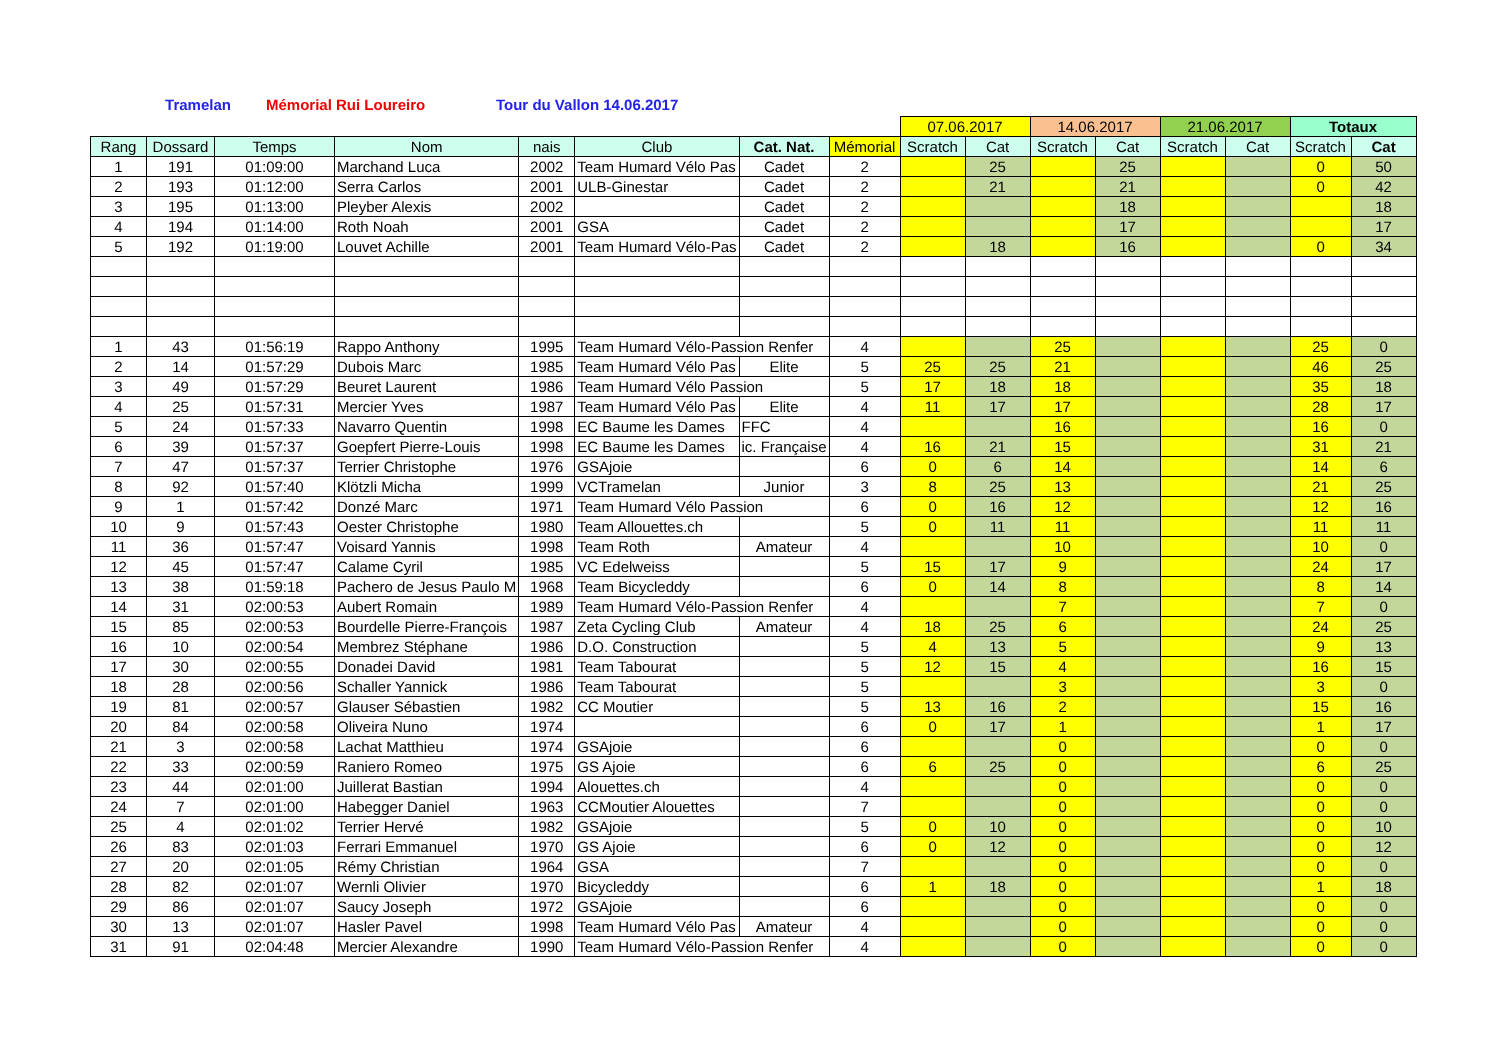Tramelan Mémorial Rui Loureiro Tour du Vallon 14.06.2017
| | | | | | | | | 07.06.2017 | | 14.06.2017 | | 21.06.2017 | | Totaux | |
| Rang | Dossard | Temps | Nom | nais | Club | Cat. Nat. | Mémorial | Scratch | Cat | Scratch | Cat | Scratch | Cat | Scratch | Cat |
| 1 | 191 | 01:09:00 | Marchand Luca | 2002 | Team Humard Vélo Pas | Cadet | 2 | | 25 | | 25 | | | 0 | 50 |
| 2 | 193 | 01:12:00 | Serra Carlos | 2001 | ULB-Ginestar | Cadet | 2 | | 21 | | 21 | | | 0 | 42 |
| 3 | 195 | 01:13:00 | Pleyber Alexis | 2002 | | Cadet | 2 | | | | 18 | | | | 18 |
| 4 | 194 | 01:14:00 | Roth Noah | 2001 | GSA | Cadet | 2 | | | | 17 | | | | 17 |
| 5 | 192 | 01:19:00 | Louvet Achille | 2001 | Team Humard Vélo-Pas | Cadet | 2 | | 18 | | 16 | | | 0 | 34 |
| 1 | 43 | 01:56:19 | Rappo Anthony | 1995 | Team Humard Vélo-Passion Renfer | | 4 | | | 25 | | | | 25 | 0 |
| 2 | 14 | 01:57:29 | Dubois Marc | 1985 | Team Humard Vélo Pas | Elite | 5 | 25 | 25 | 21 | | | | 46 | 25 |
| 3 | 49 | 01:57:29 | Beuret Laurent | 1986 | Team Humard Vélo Passion | | 5 | 17 | 18 | 18 | | | | 35 | 18 |
| 4 | 25 | 01:57:31 | Mercier Yves | 1987 | Team Humard Vélo Pas | Elite | 4 | 11 | 17 | 17 | | | | 28 | 17 |
| 5 | 24 | 01:57:33 | Navarro Quentin | 1998 | EC Baume les Dames | FFC | 4 | | | 16 | | | | 16 | 0 |
| 6 | 39 | 01:57:37 | Goepfert Pierre-Louis | 1998 | EC Baume les Dames | ic. Française | 4 | 16 | 21 | 15 | | | | 31 | 21 |
| 7 | 47 | 01:57:37 | Terrier Christophe | 1976 | GSAjoie | | 6 | 0 | 6 | 14 | | | | 14 | 6 |
| 8 | 92 | 01:57:40 | Klötzli Micha | 1999 | VCTramelan | Junior | 3 | 8 | 25 | 13 | | | | 21 | 25 |
| 9 | 1 | 01:57:42 | Donzé Marc | 1971 | Team Humard Vélo Passion | | 6 | 0 | 16 | 12 | | | | 12 | 16 |
| 10 | 9 | 01:57:43 | Oester Christophe | 1980 | Team Allouettes.ch | | 5 | 0 | 11 | 11 | | | | 11 | 11 |
| 11 | 36 | 01:57:47 | Voisard Yannis | 1998 | Team Roth | Amateur | 4 | | | 10 | | | | 10 | 0 |
| 12 | 45 | 01:57:47 | Calame Cyril | 1985 | VC Edelweiss | | 5 | 15 | 17 | 9 | | | | 24 | 17 |
| 13 | 38 | 01:59:18 | Pachero de Jesus Paulo M | 1968 | Team Bicycleddy | | 6 | 0 | 14 | 8 | | | | 8 | 14 |
| 14 | 31 | 02:00:53 | Aubert Romain | 1989 | Team Humard Vélo-Passion Renfer | | 4 | | | 7 | | | | 7 | 0 |
| 15 | 85 | 02:00:53 | Bourdelle Pierre-François | 1987 | Zeta Cycling Club | Amateur | 4 | 18 | 25 | 6 | | | | 24 | 25 |
| 16 | 10 | 02:00:54 | Membrez Stéphane | 1986 | D.O. Construction | | 5 | 4 | 13 | 5 | | | | 9 | 13 |
| 17 | 30 | 02:00:55 | Donadei David | 1981 | Team Tabourat | | 5 | 12 | 15 | 4 | | | | 16 | 15 |
| 18 | 28 | 02:00:56 | Schaller Yannick | 1986 | Team Tabourat | | 5 | | | 3 | | | | 3 | 0 |
| 19 | 81 | 02:00:57 | Glauser Sébastien | 1982 | CC Moutier | | 5 | 13 | 16 | 2 | | | | 15 | 16 |
| 20 | 84 | 02:00:58 | Oliveira Nuno | 1974 | | | 6 | 0 | 17 | 1 | | | | 1 | 17 |
| 21 | 3 | 02:00:58 | Lachat Matthieu | 1974 | GSAjoie | | 6 | | | 0 | | | | 0 | 0 |
| 22 | 33 | 02:00:59 | Raniero Romeo | 1975 | GS Ajoie | | 6 | 6 | 25 | 0 | | | | 6 | 25 |
| 23 | 44 | 02:01:00 | Juillerat Bastian | 1994 | Alouettes.ch | | 4 | | | 0 | | | | 0 | 0 |
| 24 | 7 | 02:01:00 | Habegger Daniel | 1963 | CCMoutier Alouettes | | 7 | | | 0 | | | | 0 | 0 |
| 25 | 4 | 02:01:02 | Terrier Hervé | 1982 | GSAjoie | | 5 | 0 | 10 | 0 | | | | 0 | 10 |
| 26 | 83 | 02:01:03 | Ferrari Emmanuel | 1970 | GS Ajoie | | 6 | 0 | 12 | 0 | | | | 0 | 12 |
| 27 | 20 | 02:01:05 | Rémy Christian | 1964 | GSA | | 7 | | | 0 | | | | 0 | 0 |
| 28 | 82 | 02:01:07 | Wernli Olivier | 1970 | Bicycleddy | | 6 | 1 | 18 | 0 | | | | 1 | 18 |
| 29 | 86 | 02:01:07 | Saucy Joseph | 1972 | GSAjoie | | 6 | | | 0 | | | | 0 | 0 |
| 30 | 13 | 02:01:07 | Hasler Pavel | 1998 | Team Humard Vélo Pas | Amateur | 4 | | | 0 | | | | 0 | 0 |
| 31 | 91 | 02:04:48 | Mercier Alexandre | 1990 | Team Humard Vélo-Passion Renfer | | 4 | | | 0 | | | | 0 | 0 |